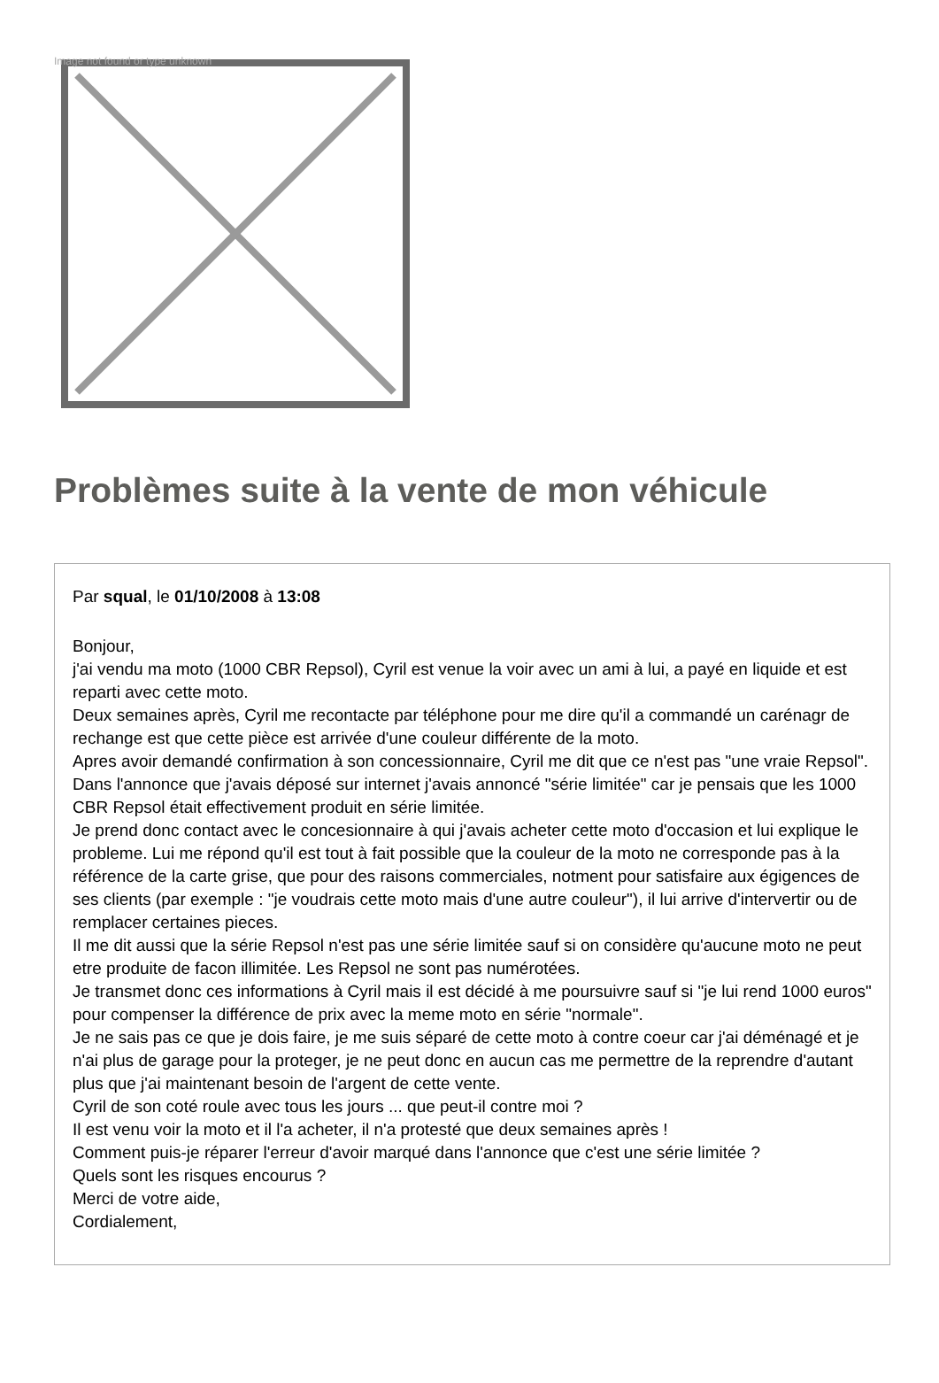Image not found or type unknown
Problèmes suite à la vente de mon véhicule
Par squal, le 01/10/2008 à 13:08
Bonjour,
j'ai vendu ma moto (1000 CBR Repsol), Cyril est venue la voir avec un ami à lui, a payé en liquide et est reparti avec cette moto.
Deux semaines après, Cyril me recontacte par téléphone pour me dire qu'il a commandé un carénagr de rechange est que cette pièce est arrivée d'une couleur différente de la moto.
Apres avoir demandé confirmation à son concessionnaire, Cyril me dit que ce n'est pas "une vraie Repsol".
Dans l'annonce que j'avais déposé sur internet j'avais annoncé "série limitée" car je pensais que les 1000 CBR Repsol était effectivement produit en série limitée.
Je prend donc contact avec le concesionnaire à qui j'avais acheter cette moto d'occasion et lui explique le probleme. Lui me répond qu'il est tout à fait possible que la couleur de la moto ne corresponde pas à la référence de la carte grise, que pour des raisons commerciales, notment pour satisfaire aux égigences de ses clients (par exemple : "je voudrais cette moto mais d'une autre couleur"), il lui arrive d'intervertir ou de remplacer certaines pieces.
Il me dit aussi que la série Repsol n'est pas une série limitée sauf si on considère qu'aucune moto ne peut etre produite de facon illimitée. Les Repsol ne sont pas numérotées.
Je transmet donc ces informations à Cyril mais il est décidé à me poursuivre sauf si "je lui rend 1000 euros" pour compenser la différence de prix avec la meme moto en série "normale".
Je ne sais pas ce que je dois faire, je me suis séparé de cette moto à contre coeur car j'ai déménagé et je n'ai plus de garage pour la proteger, je ne peut donc en aucun cas me permettre de la reprendre d'autant plus que j'ai maintenant besoin de l'argent de cette vente.
Cyril de son coté roule avec tous les jours ... que peut-il contre moi ?
Il est venu voir la moto et il l'a acheter, il n'a protesté que deux semaines après !
Comment puis-je réparer l'erreur d'avoir marqué dans l'annonce que c'est une série limitée ?
Quels sont les risques encourus ?
Merci de votre aide,
Cordialement,